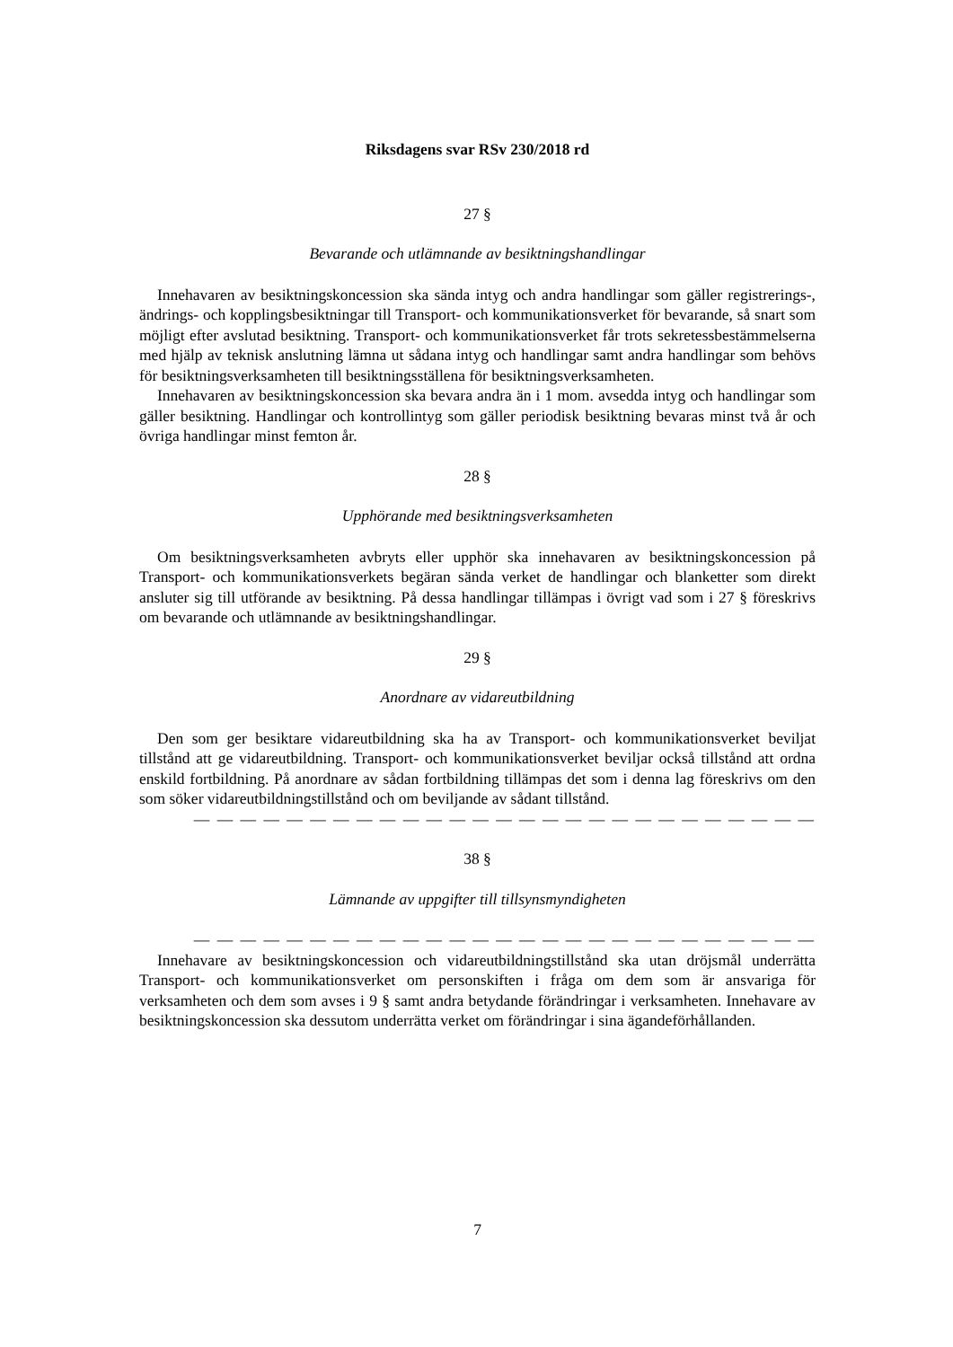Riksdagens svar RSv 230/2018 rd
27 §
Bevarande och utlämnande av besiktningshandlingar
Innehavaren av besiktningskoncession ska sända intyg och andra handlingar som gäller registrerings-, ändrings- och kopplingsbesiktningar till Transport- och kommunikationsverket för bevarande, så snart som möjligt efter avslutad besiktning. Transport- och kommunikationsverket får trots sekretessbestämmelserna med hjälp av teknisk anslutning lämna ut sådana intyg och handlingar samt andra handlingar som behövs för besiktningsverksamheten till besiktningsställena för besiktningsverksamheten.
Innehavaren av besiktningskoncession ska bevara andra än i 1 mom. avsedda intyg och handlingar som gäller besiktning. Handlingar och kontrollintyg som gäller periodisk besiktning bevaras minst två år och övriga handlingar minst femton år.
28 §
Upphörande med besiktningsverksamheten
Om besiktningsverksamheten avbryts eller upphör ska innehavaren av besiktningskoncession på Transport- och kommunikationsverkets begäran sända verket de handlingar och blanketter som direkt ansluter sig till utförande av besiktning. På dessa handlingar tillämpas i övrigt vad som i 27 § föreskrivs om bevarande och utlämnande av besiktningshandlingar.
29 §
Anordnare av vidareutbildning
Den som ger besiktare vidareutbildning ska ha av Transport- och kommunikationsverket beviljat tillstånd att ge vidareutbildning. Transport- och kommunikationsverket beviljar också tillstånd att ordna enskild fortbildning. På anordnare av sådan fortbildning tillämpas det som i denna lag föreskrivs om den som söker vidareutbildningstillstånd och om beviljande av sådant tillstånd.
— — — — — — — — — — — — — — — — — — — — — — — — — — —
38 §
Lämnande av uppgifter till tillsynsmyndigheten
— — — — — — — — — — — — — — — — — — — — — — — — — — —
Innehavare av besiktningskoncession och vidareutbildningstillstånd ska utan dröjsmål underrätta Transport- och kommunikationsverket om personskiften i fråga om dem som är ansvariga för verksamheten och dem som avses i 9 § samt andra betydande förändringar i verksamheten. Innehavare av besiktningskoncession ska dessutom underrätta verket om förändringar i sina ägandeförhållanden.
7